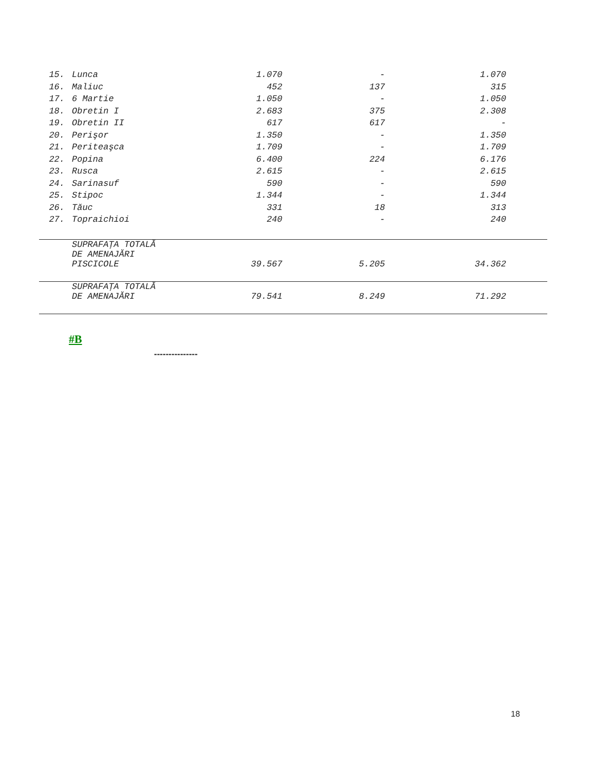| 15. | Lunca | 1.070 | - | 1.070 | |
| 16. | Maliuc | 452 | 137 | 315 | |
| 17. | 6 Martie | 1.050 | - | 1.050 | |
| 18. | Obretin I | 2.683 | 375 | 2.308 | |
| 19. | Obretin II | 617 | 617 | - | |
| 20. | Perişor | 1.350 | - | 1.350 | |
| 21. | Periteaşca | 1.709 | - | 1.709 | |
| 22. | Popina | 6.400 | 224 | 6.176 | |
| 23. | Rusca | 2.615 | - | 2.615 | |
| 24. | Sarinasuf | 590 | - | 590 | |
| 25. | Stipoc | 1.344 | - | 1.344 | |
| 26. | Tăuc | 331 | 18 | 313 | |
| 27. | Topraichioi | 240 | - | 240 | |
| | SUPRAFAŢA TOTALĂ DE AMENAJĂRI PISCICOLE | 39.567 | 5.205 | 34.362 | |
| | SUPRAFAŢA TOTALĂ DE AMENAJĂRI | 79.541 | 8.249 | 71.292 | |
#B
---------------
18